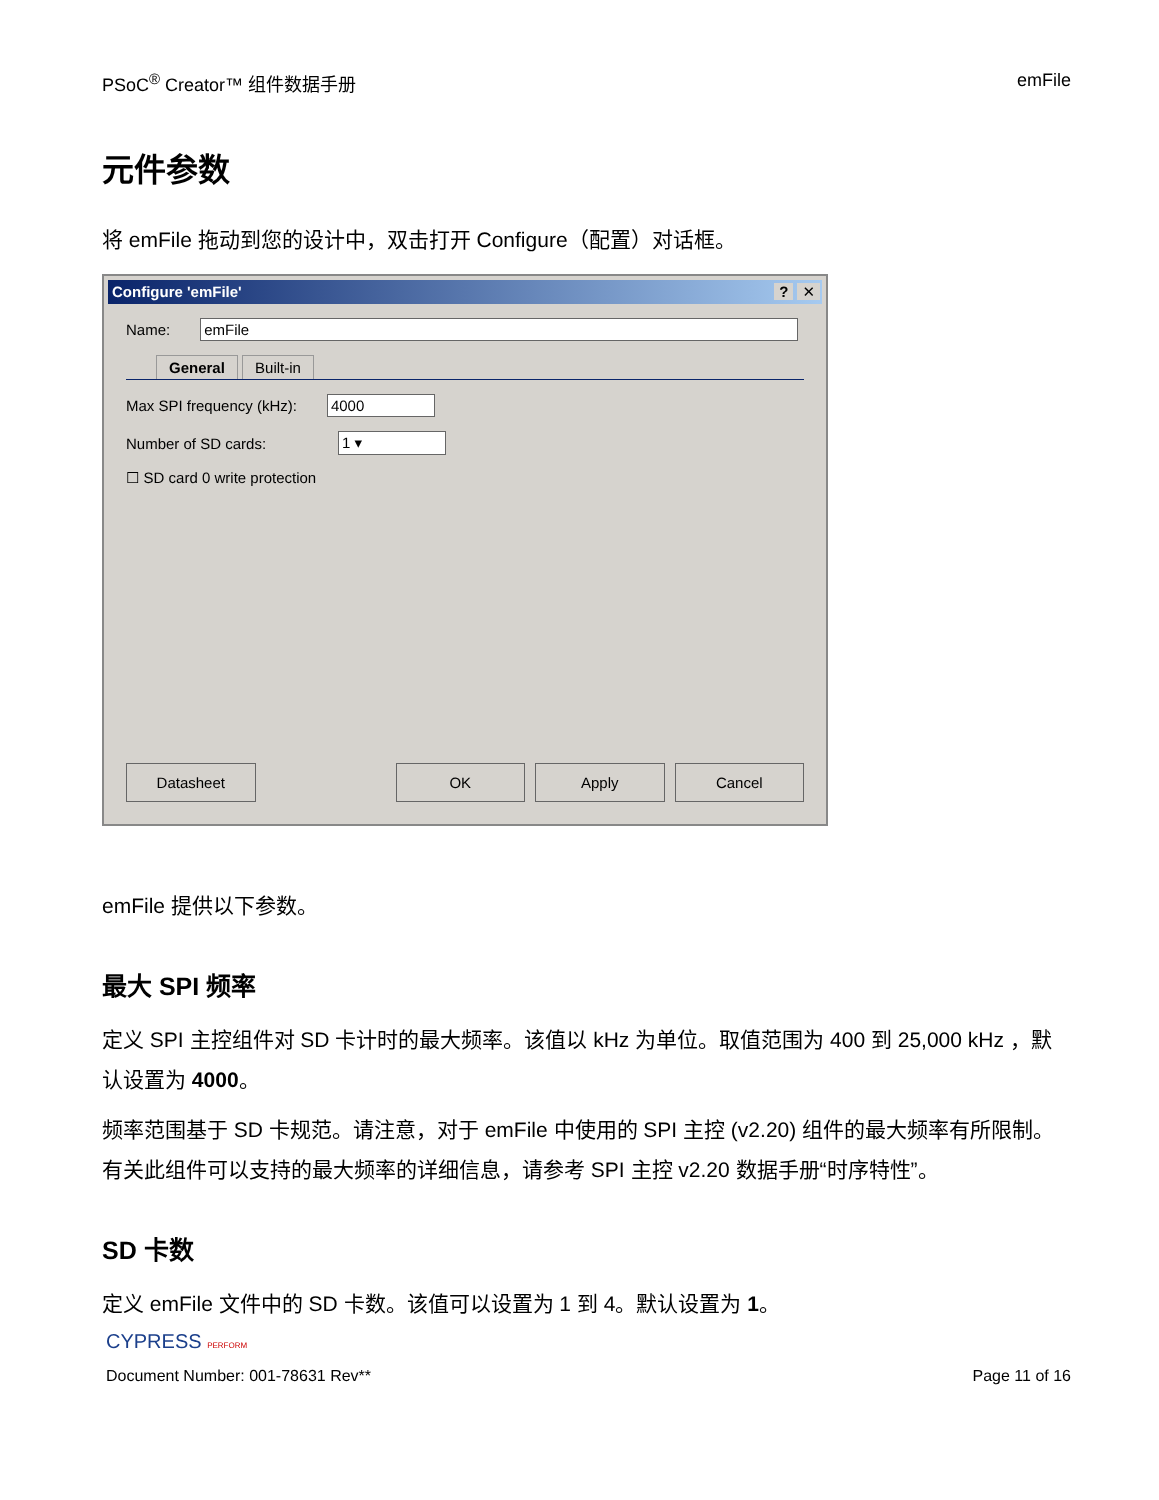PSoC<sup>®</sup> Creator™ 组件数据手册 emFile
元件参数
将 emFile 拖动到您的设计中，双击打开 Configure（配置）对话框。
Configure 'emFile'
? ✕
Name:
emFile
General Built-in
Max SPI frequency (kHz):
4000
Number of SD cards:
1 ▾
☐ SD card 0 write protection
Datasheet OK Apply Cancel
emFile 提供以下参数。
最大 SPI 频率
定义 SPI 主控组件对 SD 卡计时的最大频率。该值以 kHz 为单位。取值范围为 400 到 25,000 kHz ，默认设置为 4000。
频率范围基于 SD 卡规范。请注意，对于 emFile 中使用的 SPI 主控 (v2.20) 组件的最大频率有所限制。有关此组件可以支持的最大频率的详细信息，请参考 SPI 主控 v2.20 数据手册“时序特性”。
SD 卡数
定义 emFile 文件中的 SD 卡数。该值可以设置为 1 到 4。默认设置为 1。
CYPRESS PERFORM
Document Number: 001-78631 Rev** Page 11 of 16